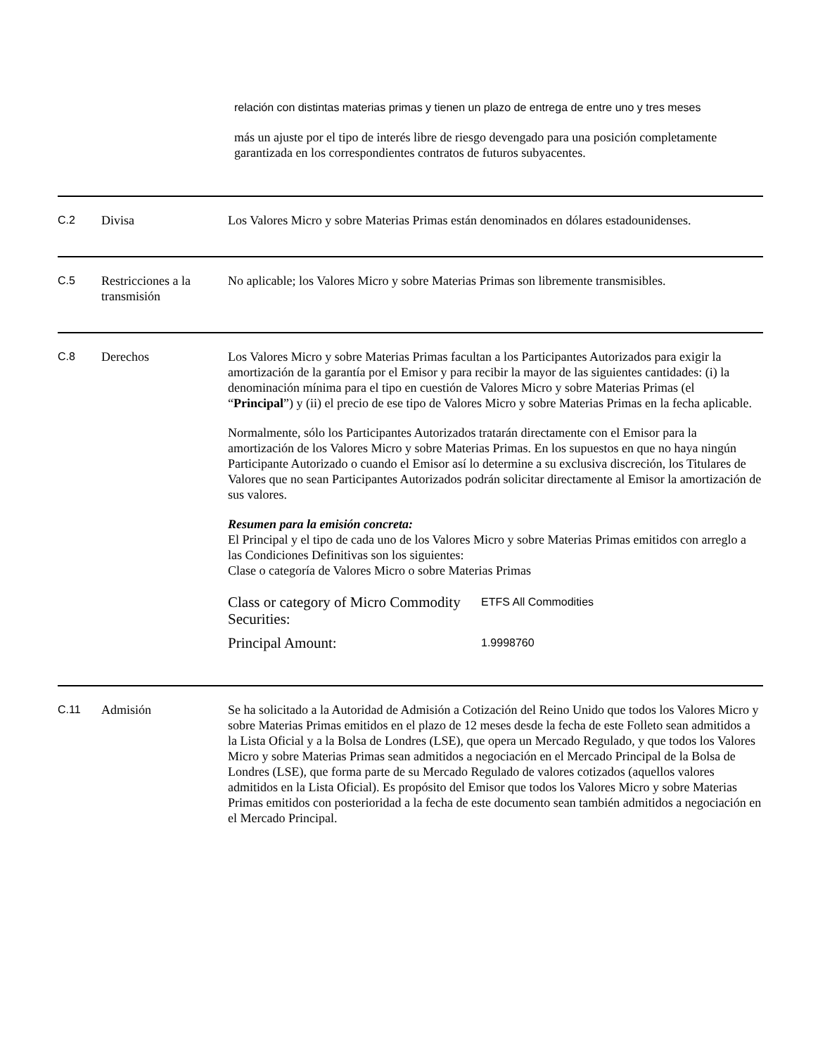relación con distintas materias primas y tienen un plazo de entrega de entre uno y tres meses
más un ajuste por el tipo de interés libre de riesgo devengado para una posición completamente garantizada en los correspondientes contratos de futuros subyacentes.
C.2 Divisa Los Valores Micro y sobre Materias Primas están denominados en dólares estadounidenses.
C.5 Restricciones a la transmisión
No aplicable; los Valores Micro y sobre Materias Primas son libremente transmisibles.
C.8 Derechos Los Valores Micro y sobre Materias Primas facultan a los Participantes Autorizados para exigir la amortización de la garantía por el Emisor y para recibir la mayor de las siguientes cantidades: (i) la denominación mínima para el tipo en cuestión de Valores Micro y sobre Materias Primas (el “Principal”) y (ii) el precio de ese tipo de Valores Micro y sobre Materias Primas en la fecha aplicable.
Normalmente, sólo los Participantes Autorizados tratarán directamente con el Emisor para la amortización de los Valores Micro y sobre Materias Primas. En los supuestos en que no haya ningún Participante Autorizado o cuando el Emisor así lo determine a su exclusiva discreción, los Titulares de Valores que no sean Participantes Autorizados podrán solicitar directamente al Emisor la amortización de sus valores.
Resumen para la emisión concreta:
El Principal y el tipo de cada uno de los Valores Micro y sobre Materias Primas emitidos con arreglo a las Condiciones Definitivas son los siguientes:
Clase o categoría de Valores Micro o sobre Materias Primas
| Class or category of Micro Commodity Securities: | ETFS All Commodities |
| Principal Amount: | 1.9998760 |
C.11 Admisión Se ha solicitado a la Autoridad de Admisión a Cotización del Reino Unido que todos los Valores Micro y sobre Materias Primas emitidos en el plazo de 12 meses desde la fecha de este Folleto sean admitidos a la Lista Oficial y a la Bolsa de Londres (LSE), que opera un Mercado Regulado, y que todos los Valores Micro y sobre Materias Primas sean admitidos a negociación en el Mercado Principal de la Bolsa de Londres (LSE), que forma parte de su Mercado Regulado de valores cotizados (aquellos valores admitidos en la Lista Oficial). Es propósito del Emisor que todos los Valores Micro y sobre Materias Primas emitidos con posterioridad a la fecha de este documento sean también admitidos a negociación en el Mercado Principal.